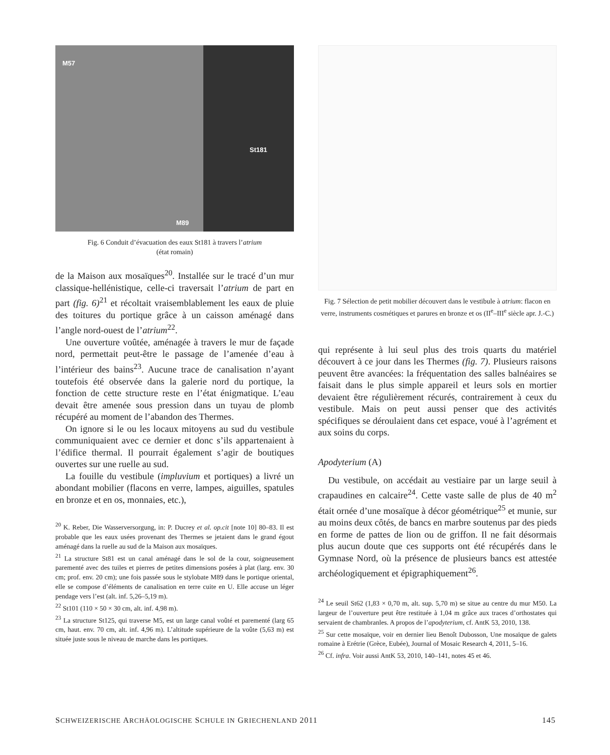M57
St181
M89
Fig. 6 Conduit d’évacuation des eaux St181 à travers l’atrium
(état romain)
de la Maison aux mosaïques<sup>20</sup>. Installée sur le tracé d’un mur classique-hellénistique, celle-ci traversait l’atrium de part en part (fig. 6)<sup>21</sup> et récoltait vraisemblablement les eaux de pluie des toitures du portique grâce à un caisson aménagé dans l’angle nord-ouest de l’atrium<sup>22</sup>.
Une ouverture voûtée, aménagée à travers le mur de façade nord, permettait peut-être le passage de l’amenée d’eau à l’intérieur des bains<sup>23</sup>. Aucune trace de canalisation n’ayant toutefois été observée dans la galerie nord du portique, la fonction de cette structure reste en l’état énigmatique. L’eau devait être amenée sous pression dans un tuyau de plomb récupéré au moment de l’abandon des Thermes.
On ignore si le ou les locaux mitoyens au sud du vestibule communiquaient avec ce dernier et donc s’ils appartenaient à l’édifice thermal. Il pourrait également s’agir de boutiques ouvertes sur une ruelle au sud.
La fouille du vestibule (impluvium et portiques) a livré un abondant mobilier (flacons en verre, lampes, aiguilles, spatules en bronze et en os, monnaies, etc.),
<sup>20</sup> K. Reber, Die Wasserversorgung, in: P. Ducrey et al. op.cit [note 10] 80–83. Il est probable que les eaux usées provenant des Thermes se jetaient dans le grand égout aménagé dans la ruelle au sud de la Maison aux mosaïques.
<sup>21</sup> La structure St81 est un canal aménagé dans le sol de la cour, soigneusement parementé avec des tuiles et pierres de petites dimensions posées à plat (larg. env. 30 cm; prof. env. 20 cm); une fois passée sous le stylobate M89 dans le portique oriental, elle se compose d’éléments de canalisation en terre cuite en U. Elle accuse un léger pendage vers l’est (alt. inf. 5,26–5,19 m).
<sup>22</sup> St101 (110 × 50 × 30 cm, alt. inf. 4,98 m).
<sup>23</sup> La structure St125, qui traverse M5, est un large canal voûté et parementé (larg 65 cm, haut. env. 70 cm, alt. inf. 4,96 m). L’altitude supérieure de la voûte (5,63 m) est située juste sous le niveau de marche dans les portiques.
Fig. 7 Sélection de petit mobilier découvert dans le vestibule à atrium: flacon en verre, instruments cosmétiques et parures en bronze et os (II<sup>e</sup>–III<sup>e</sup> siècle apr. J.-C.)
qui représente à lui seul plus des trois quarts du matériel découvert à ce jour dans les Thermes (fig. 7). Plusieurs raisons peuvent être avancées: la fréquentation des salles balnéaires se faisait dans le plus simple appareil et leurs sols en mortier devaient être régulièrement récurés, contrairement à ceux du vestibule. Mais on peut aussi penser que des activités spécifiques se déroulaient dans cet espace, voué à l’agrément et aux soins du corps.
Apodyterium (A)
Du vestibule, on accédait au vestiaire par un large seuil à crapaudines en calcaire<sup>24</sup>. Cette vaste salle de plus de 40 m<sup>2</sup> était ornée d’une mosaïque à décor géométrique<sup>25</sup> et munie, sur au moins deux côtés, de bancs en marbre soutenus par des pieds en forme de pattes de lion ou de griffon. Il ne fait désormais plus aucun doute que ces supports ont été récupérés dans le Gymnase Nord, où la présence de plusieurs bancs est attestée archéologiquement et épigraphiquement<sup>26</sup>.
<sup>24</sup> Le seuil St62 (1,83 × 0,70 m, alt. sup. 5,70 m) se situe au centre du mur M50. La largeur de l’ouverture peut être restituée à 1,04 m grâce aux traces d’orthostates qui servaient de chambranles. A propos de l’apodyterium, cf. AntK 53, 2010, 138.
<sup>25</sup> Sur cette mosaïque, voir en dernier lieu Benoît Dubosson, Une mosaïque de galets romaine à Erétrie (Grèce, Eubée), Journal of Mosaic Research 4, 2011, 5–16.
<sup>26</sup> Cf. infra. Voir aussi AntK 53, 2010, 140–141, notes 45 et 46.
SCHWEIZERISCHE ARCHÄOLOGISCHE SCHULE IN GRIECHENLAND 2011 145